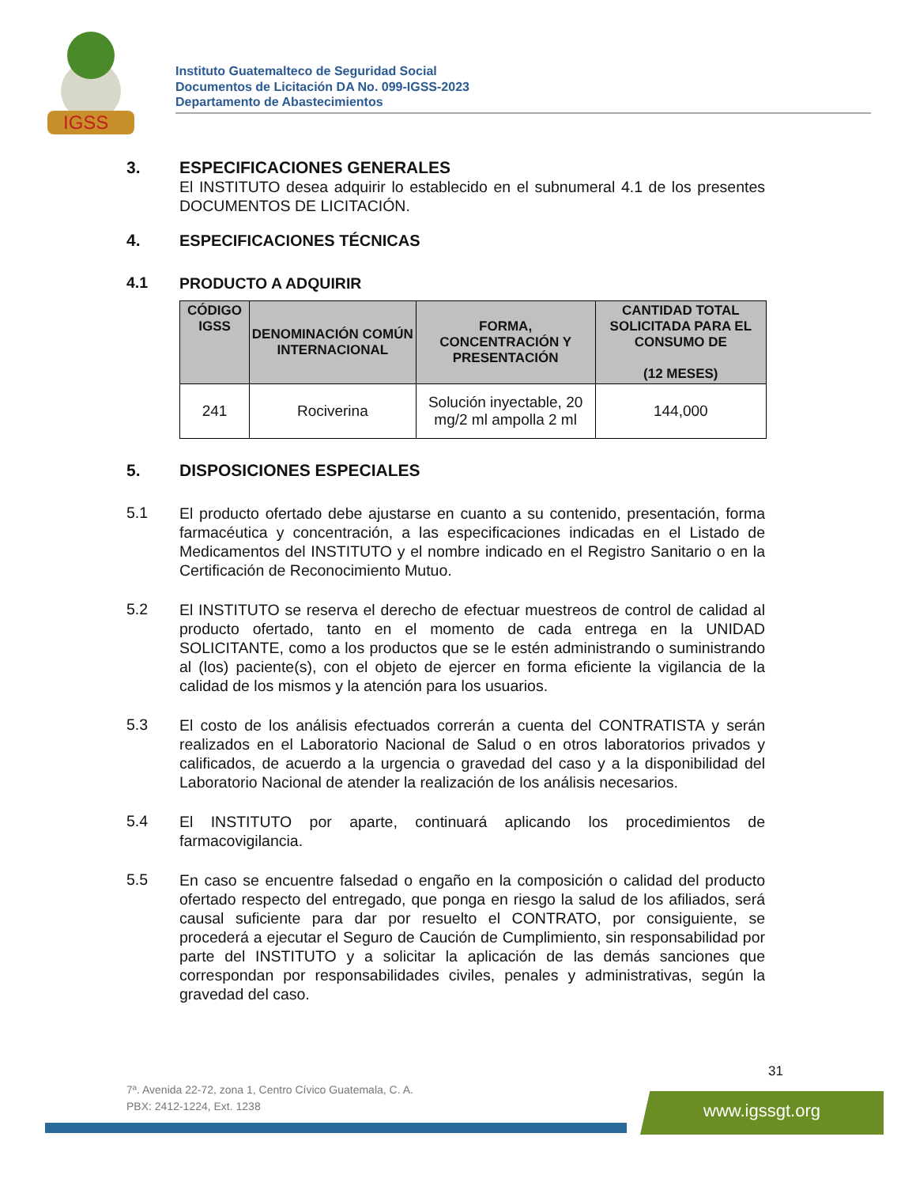IGSS
Instituto Guatemalteco de Seguridad Social
Documentos de Licitación DA No. 099-IGSS-2023
Departamento de Abastecimientos
3.
ESPECIFICACIONES GENERALES
El INSTITUTO desea adquirir lo establecido en el subnumeral 4.1 de los presentes DOCUMENTOS DE LICITACIÓN.
4.
ESPECIFICACIONES TÉCNICAS
4.1
PRODUCTO A ADQUIRIR
| CÓDIGO IGSS | DENOMINACIÓN COMÚN INTERNACIONAL | FORMA, CONCENTRACIÓN Y PRESENTACIÓN | CANTIDAD TOTAL SOLICITADA PARA EL CONSUMO DE (12 MESES) |
| --- | --- | --- | --- |
| 241 | Rociverina | Solución inyectable, 20 mg/2 ml ampolla 2 ml | 144,000 |
5.
DISPOSICIONES ESPECIALES
5.1
El producto ofertado debe ajustarse en cuanto a su contenido, presentación, forma farmacéutica y concentración, a las especificaciones indicadas en el Listado de Medicamentos del INSTITUTO y el nombre indicado en el Registro Sanitario o en la Certificación de Reconocimiento Mutuo.
5.2
El INSTITUTO se reserva el derecho de efectuar muestreos de control de calidad al producto ofertado, tanto en el momento de cada entrega en la UNIDAD SOLICITANTE, como a los productos que se le estén administrando o suministrando al (los) paciente(s), con el objeto de ejercer en forma eficiente la vigilancia de la calidad de los mismos y la atención para los usuarios.
5.3
El costo de los análisis efectuados correrán a cuenta del CONTRATISTA y serán realizados en el Laboratorio Nacional de Salud o en otros laboratorios privados y calificados, de acuerdo a la urgencia o gravedad del caso y a la disponibilidad del Laboratorio Nacional de atender la realización de los análisis necesarios.
5.4
El INSTITUTO por aparte, continuará aplicando los procedimientos de farmacovigilancia.
5.5
En caso se encuentre falsedad o engaño en la composición o calidad del producto ofertado respecto del entregado, que ponga en riesgo la salud de los afiliados, será causal suficiente para dar por resuelto el CONTRATO, por consiguiente, se procederá a ejecutar el Seguro de Caución de Cumplimiento, sin responsabilidad por parte del INSTITUTO y a solicitar la aplicación de las demás sanciones que correspondan por responsabilidades civiles, penales y administrativas, según la gravedad del caso.
31
7ª. Avenida 22-72, zona 1, Centro Cívico Guatemala, C. A.
PBX: 2412-1224, Ext. 1238
www.igssgt.org